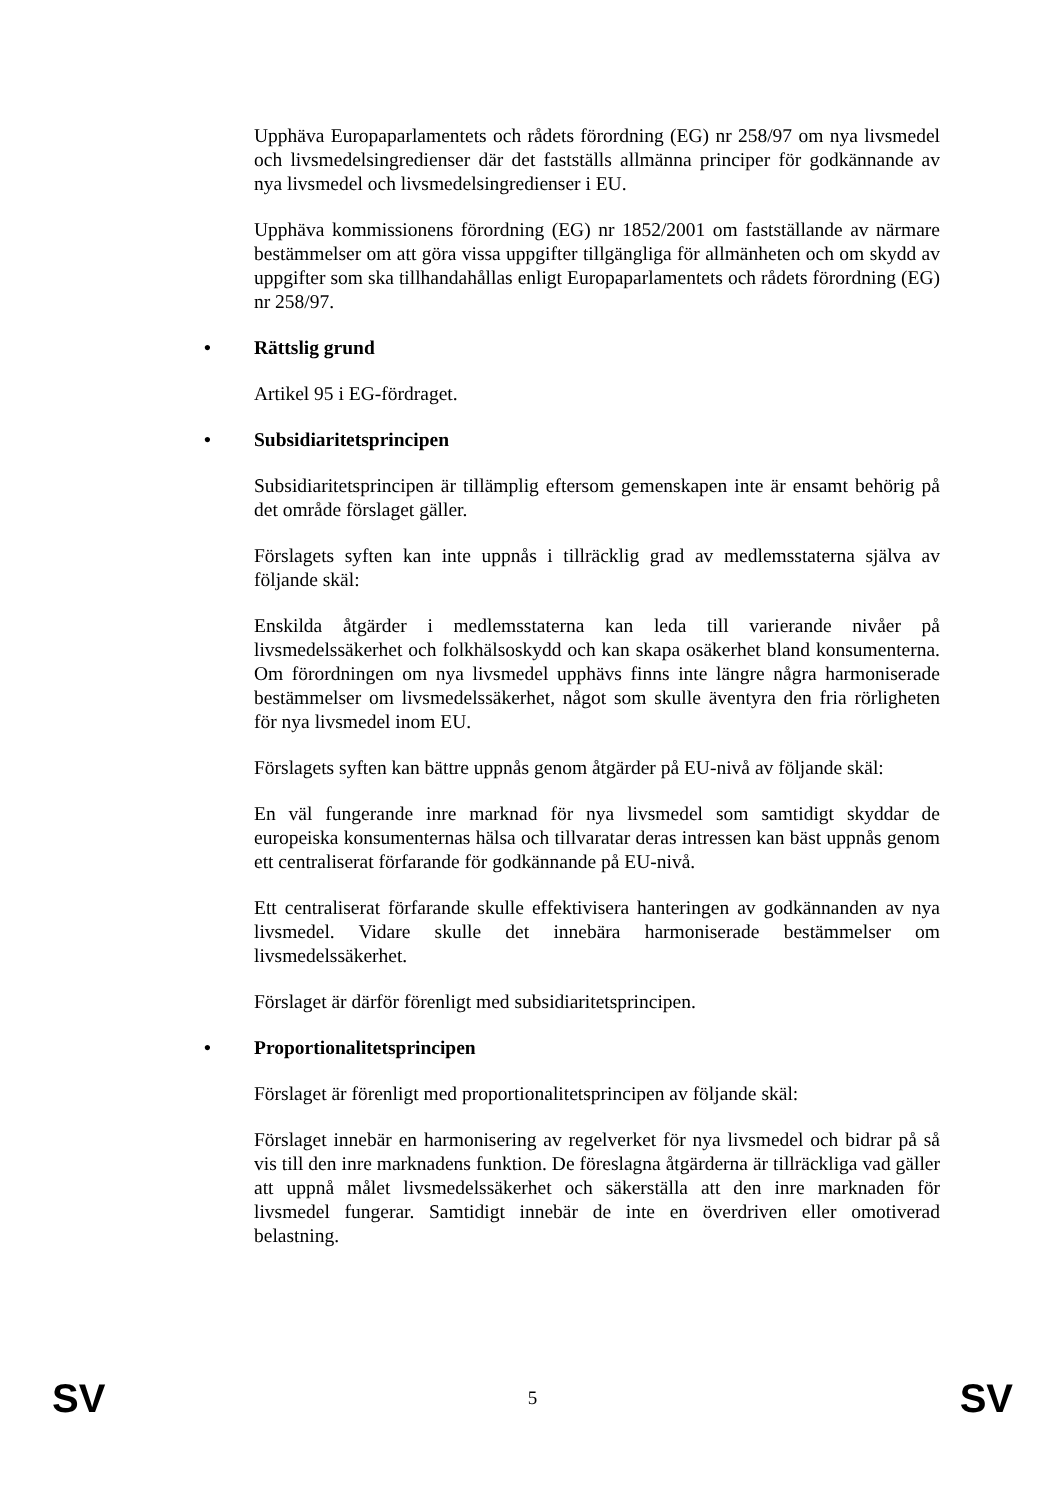Upphäva Europaparlamentets och rådets förordning (EG) nr 258/97 om nya livsmedel och livsmedelsingredienser där det fastställs allmänna principer för godkännande av nya livsmedel och livsmedelsingredienser i EU.
Upphäva kommissionens förordning (EG) nr 1852/2001 om fastställande av närmare bestämmelser om att göra vissa uppgifter tillgängliga för allmänheten och om skydd av uppgifter som ska tillhandahållas enligt Europaparlamentets och rådets förordning (EG) nr 258/97.
• Rättslig grund
Artikel 95 i EG-fördraget.
• Subsidiaritetsprincipen
Subsidiaritetsprincipen är tillämplig eftersom gemenskapen inte är ensamt behörig på det område förslaget gäller.
Förslagets syften kan inte uppnås i tillräcklig grad av medlemsstaterna själva av följande skäl:
Enskilda åtgärder i medlemsstaterna kan leda till varierande nivåer på livsmedelssäkerhet och folkhälsoskydd och kan skapa osäkerhet bland konsumenterna. Om förordningen om nya livsmedel upphävs finns inte längre några harmoniserade bestämmelser om livsmedelssäkerhet, något som skulle äventyra den fria rörligheten för nya livsmedel inom EU.
Förslagets syften kan bättre uppnås genom åtgärder på EU-nivå av följande skäl:
En väl fungerande inre marknad för nya livsmedel som samtidigt skyddar de europeiska konsumenternas hälsa och tillvaratar deras intressen kan bäst uppnås genom ett centraliserat förfarande för godkännande på EU-nivå.
Ett centraliserat förfarande skulle effektivisera hanteringen av godkännanden av nya livsmedel. Vidare skulle det innebära harmoniserade bestämmelser om livsmedelssäkerhet.
Förslaget är därför förenligt med subsidiaritetsprincipen.
• Proportionalitetsprincipen
Förslaget är förenligt med proportionalitetsprincipen av följande skäl:
Förslaget innebär en harmonisering av regelverket för nya livsmedel och bidrar på så vis till den inre marknadens funktion. De föreslagna åtgärderna är tillräckliga vad gäller att uppnå målet livsmedelssäkerhet och säkerställa att den inre marknaden för livsmedel fungerar. Samtidigt innebär de inte en överdriven eller omotiverad belastning.
SV 5 SV